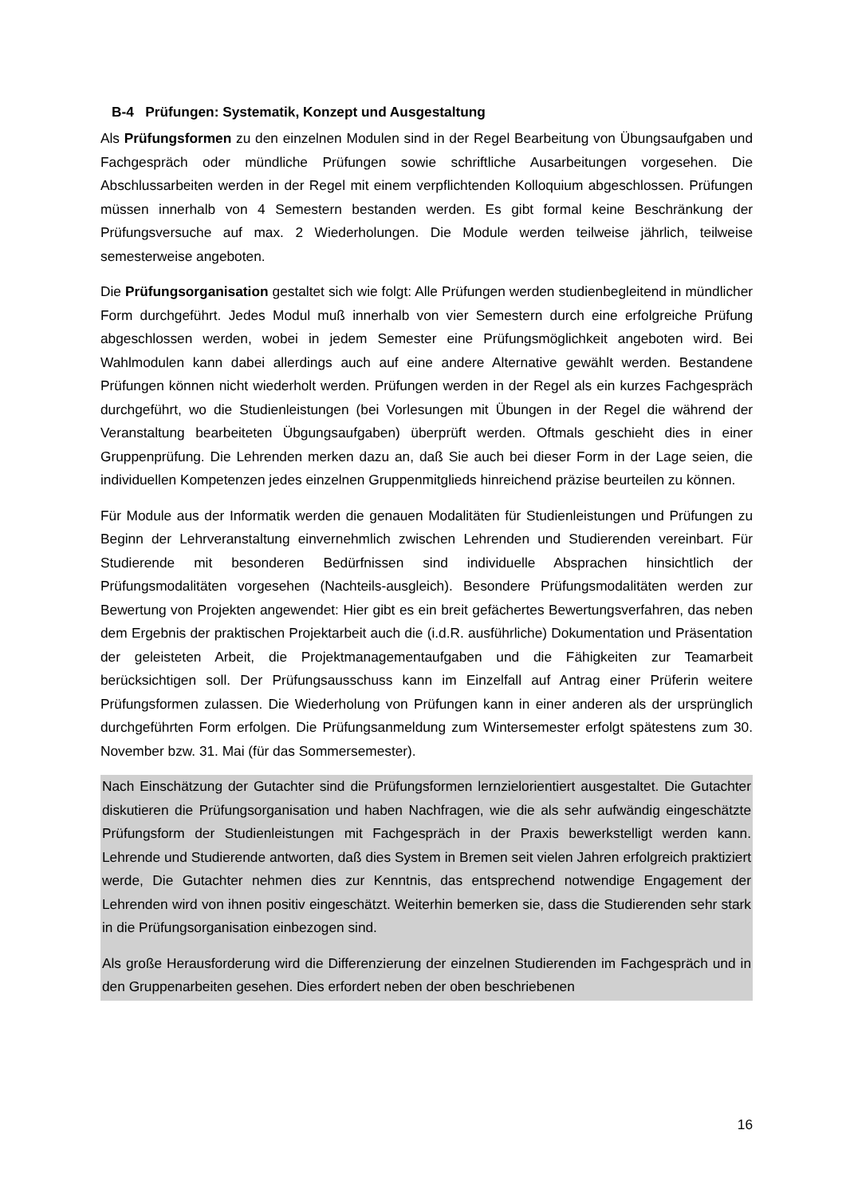B-4 Prüfungen: Systematik, Konzept und Ausgestaltung
Als Prüfungsformen zu den einzelnen Modulen sind in der Regel Bearbeitung von Übungsaufgaben und Fachgespräch oder mündliche Prüfungen sowie schriftliche Ausarbeitungen vorgesehen. Die Abschlussarbeiten werden in der Regel mit einem verpflichtenden Kolloquium abgeschlossen. Prüfungen müssen innerhalb von 4 Semestern bestanden werden. Es gibt formal keine Beschränkung der Prüfungsversuche auf max. 2 Wiederholungen. Die Module werden teilweise jährlich, teilweise semesterweise angeboten.
Die Prüfungsorganisation gestaltet sich wie folgt: Alle Prüfungen werden studienbegleitend in mündlicher Form durchgeführt. Jedes Modul muß innerhalb von vier Semestern durch eine erfolgreiche Prüfung abgeschlossen werden, wobei in jedem Semester eine Prüfungsmöglichkeit angeboten wird. Bei Wahlmodulen kann dabei allerdings auch auf eine andere Alternative gewählt werden. Bestandene Prüfungen können nicht wiederholt werden. Prüfungen werden in der Regel als ein kurzes Fachgespräch durchgeführt, wo die Studienleistungen (bei Vorlesungen mit Übungen in der Regel die während der Veranstaltung bearbeiteten Übgungsaufgaben) überprüft werden. Oftmals geschieht dies in einer Gruppenprüfung. Die Lehrenden merken dazu an, daß Sie auch bei dieser Form in der Lage seien, die individuellen Kompetenzen jedes einzelnen Gruppenmitglieds hinreichend präzise beurteilen zu können.
Für Module aus der Informatik werden die genauen Modalitäten für Studienleistungen und Prüfungen zu Beginn der Lehrveranstaltung einvernehmlich zwischen Lehrenden und Studierenden vereinbart. Für Studierende mit besonderen Bedürfnissen sind individuelle Absprachen hinsichtlich der Prüfungsmodalitäten vorgesehen (Nachteils-ausgleich). Besondere Prüfungsmodalitäten werden zur Bewertung von Projekten angewendet: Hier gibt es ein breit gefächertes Bewertungsverfahren, das neben dem Ergebnis der praktischen Projektarbeit auch die (i.d.R. ausführliche) Dokumentation und Präsentation der geleisteten Arbeit, die Projektmanagementaufgaben und die Fähigkeiten zur Teamarbeit berücksichtigen soll. Der Prüfungsausschuss kann im Einzelfall auf Antrag einer Prüferin weitere Prüfungsformen zulassen. Die Wiederholung von Prüfungen kann in einer anderen als der ursprünglich durchgeführten Form erfolgen. Die Prüfungsanmeldung zum Wintersemester erfolgt spätestens zum 30. November bzw. 31. Mai (für das Sommersemester).
Nach Einschätzung der Gutachter sind die Prüfungsformen lernzielorientiert ausgestaltet. Die Gutachter diskutieren die Prüfungsorganisation und haben Nachfragen, wie die als sehr aufwändig eingeschätzte Prüfungsform der Studienleistungen mit Fachgespräch in der Praxis bewerkstelligt werden kann. Lehrende und Studierende antworten, daß dies System in Bremen seit vielen Jahren erfolgreich praktiziert werde, Die Gutachter nehmen dies zur Kenntnis, das entsprechend notwendige Engagement der Lehrenden wird von ihnen positiv eingeschätzt. Weiterhin bemerken sie, dass die Studierenden sehr stark in die Prüfungsorganisation einbezogen sind.
Als große Herausforderung wird die Differenzierung der einzelnen Studierenden im Fachgespräch und in den Gruppenarbeiten gesehen. Dies erfordert neben der oben beschriebenen
16